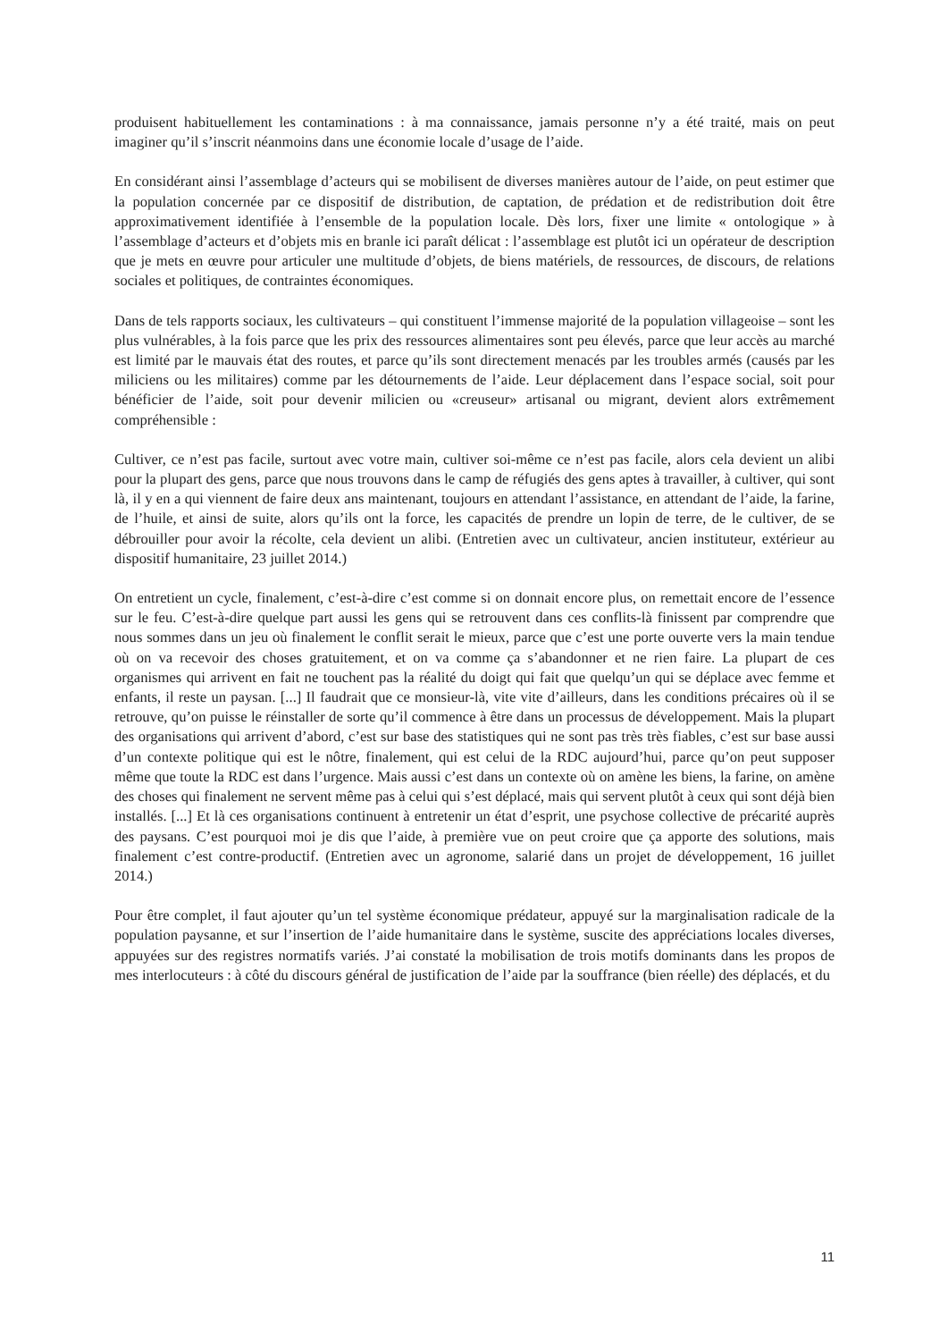produisent habituellement les contaminations : à ma connaissance, jamais personne n’y a été traité, mais on peut imaginer qu’il s’inscrit néanmoins dans une économie locale d’usage de l’aide.
En considérant ainsi l’assemblage d’acteurs qui se mobilisent de diverses manières autour de l’aide, on peut estimer que la population concernée par ce dispositif de distribution, de captation, de prédation et de redistribution doit être approximativement identifiée à l’ensemble de la population locale. Dès lors, fixer une limite « ontologique » à l’assemblage d’acteurs et d’objets mis en branle ici paraît délicat : l’assemblage est plutôt ici un opérateur de description que je mets en œuvre pour articuler une multitude d’objets, de biens matériels, de ressources, de discours, de relations sociales et politiques, de contraintes économiques.
Dans de tels rapports sociaux, les cultivateurs – qui constituent l’immense majorité de la population villageoise – sont les plus vulnérables, à la fois parce que les prix des ressources alimentaires sont peu élevés, parce que leur accès au marché est limité par le mauvais état des routes, et parce qu’ils sont directement menacés par les troubles armés (causés par les miliciens ou les militaires) comme par les détournements de l’aide. Leur déplacement dans l’espace social, soit pour bénéficier de l’aide, soit pour devenir milicien ou «creuseur» artisanal ou migrant, devient alors extrêmement compréhensible :
Cultiver, ce n’est pas facile, surtout avec votre main, cultiver soi-même ce n’est pas facile, alors cela devient un alibi pour la plupart des gens, parce que nous trouvons dans le camp de réfugiés des gens aptes à travailler, à cultiver, qui sont là, il y en a qui viennent de faire deux ans maintenant, toujours en attendant l’assistance, en attendant de l’aide, la farine, de l’huile, et ainsi de suite, alors qu’ils ont la force, les capacités de prendre un lopin de terre, de le cultiver, de se débrouiller pour avoir la récolte, cela devient un alibi. (Entretien avec un cultivateur, ancien instituteur, extérieur au dispositif humanitaire, 23 juillet 2014.)
On entretient un cycle, finalement, c’est-à-dire c’est comme si on donnait encore plus, on remettait encore de l’essence sur le feu. C’est-à-dire quelque part aussi les gens qui se retrouvent dans ces conflits-là finissent par comprendre que nous sommes dans un jeu où finalement le conflit serait le mieux, parce que c’est une porte ouverte vers la main tendue où on va recevoir des choses gratuitement, et on va comme ça s’abandonner et ne rien faire. La plupart de ces organismes qui arrivent en fait ne touchent pas la réalité du doigt qui fait que quelqu’un qui se déplace avec femme et enfants, il reste un paysan. [...] Il faudrait que ce monsieur-là, vite vite d’ailleurs, dans les conditions précaires où il se retrouve, qu’on puisse le réinstaller de sorte qu’il commence à être dans un processus de développement. Mais la plupart des organisations qui arrivent d’abord, c’est sur base des statistiques qui ne sont pas très très fiables, c’est sur base aussi d’un contexte politique qui est le nôtre, finalement, qui est celui de la RDC aujourd’hui, parce qu’on peut supposer même que toute la RDC est dans l’urgence. Mais aussi c’est dans un contexte où on amène les biens, la farine, on amène des choses qui finalement ne servent même pas à celui qui s’est déplacé, mais qui servent plutôt à ceux qui sont déjà bien installés. [...] Et là ces organisations continuent à entretenir un état d’esprit, une psychose collective de précarité auprès des paysans. C’est pourquoi moi je dis que l’aide, à première vue on peut croire que ça apporte des solutions, mais finalement c’est contre-productif. (Entretien avec un agronome, salarié dans un projet de développement, 16 juillet 2014.)
Pour être complet, il faut ajouter qu’un tel système économique prédateur, appuyé sur la marginalisation radicale de la population paysanne, et sur l’insertion de l’aide humanitaire dans le système, suscite des appréciations locales diverses, appuyées sur des registres normatifs variés. J’ai constaté la mobilisation de trois motifs dominants dans les propos de mes interlocuteurs : à côté du discours général de justification de l’aide par la souffrance (bien réelle) des déplacés, et du
11